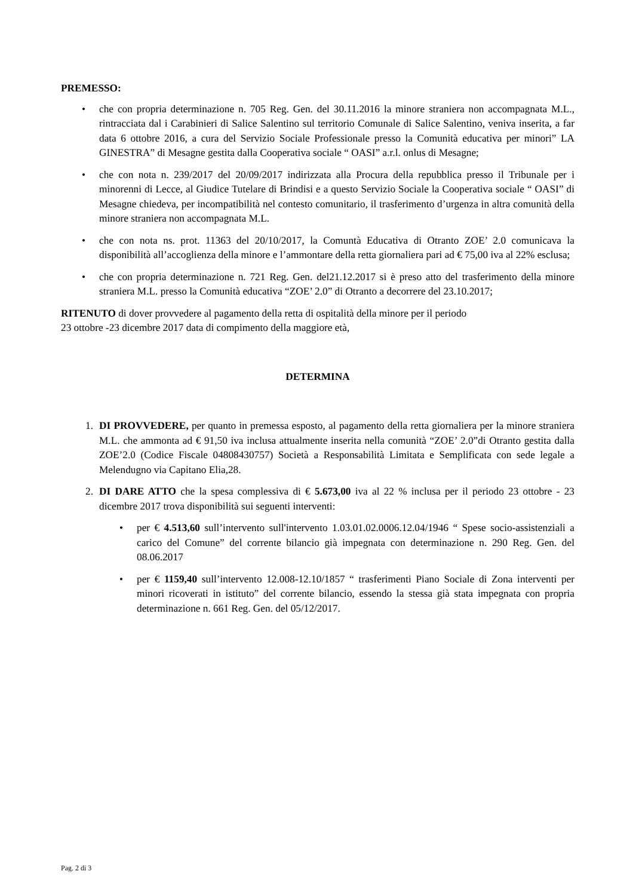PREMESSO:
• che con propria determinazione n. 705 Reg. Gen. del 30.11.2016 la minore straniera non accompagnata M.L., rintracciata dal i Carabinieri di Salice Salentino sul territorio Comunale di Salice Salentino, veniva inserita, a far data 6 ottobre 2016, a cura del Servizio Sociale Professionale presso la Comunità educativa per minori” LA GINESTRA” di Mesagne gestita dalla Cooperativa sociale “ OASI” a.r.l. onlus di Mesagne;
• che con nota n. 239/2017 del 20/09/2017 indirizzata alla Procura della repubblica presso il Tribunale per i minorenni di Lecce, al Giudice Tutelare di Brindisi e a questo Servizio Sociale la Cooperativa sociale “ OASI” di Mesagne chiedeva, per incompatibilità nel contesto comunitario, il trasferimento d’urgenza in altra comunità della minore straniera non accompagnata M.L.
• che con nota ns. prot. 11363 del 20/10/2017, la Comuntà Educativa di Otranto ZOE’ 2.0 comunicava la disponibilità all’accoglienza della minore e l’ammontare della retta giornaliera pari ad € 75,00 iva al 22% esclusa;
• che con propria determinazione n. 721 Reg. Gen. del21.12.2017 si è preso atto del trasferimento della minore straniera M.L. presso la Comunità educativa “ZOE’ 2.0” di Otranto a decorrere del 23.10.2017;
RITENUTO di dover provvedere al pagamento della retta di ospitalità della minore per il periodo
23 ottobre -23 dicembre 2017 data di compimento della maggiore età,
DETERMINA
1. DI PROVVEDERE, per quanto in premessa esposto, al pagamento della retta giornaliera per la minore straniera M.L. che ammonta ad € 91,50 iva inclusa attualmente inserita nella comunità “ZOE’ 2.0”di Otranto gestita dalla ZOE’2.0 (Codice Fiscale 04808430757) Società a Responsabilità Limitata e Semplificata con sede legale a Melendugno via Capitano Elia,28.
2. DI DARE ATTO che la spesa complessiva di € 5.673,00 iva al 22 % inclusa per il periodo 23 ottobre - 23 dicembre 2017 trova disponibilità sui seguenti interventi:
• per € 4.513,60 sull’intervento sull'intervento 1.03.01.02.0006.12.04/1946 “ Spese socio-assistenziali a carico del Comune” del corrente bilancio già impegnata con determinazione n. 290 Reg. Gen. del 08.06.2017
• per € 1159,40 sull’intervento 12.008-12.10/1857 “ trasferimenti Piano Sociale di Zona interventi per minori ricoverati in istituto” del corrente bilancio, essendo la stessa già stata impegnata con propria determinazione n. 661 Reg. Gen. del 05/12/2017.
Pag. 2 di 3